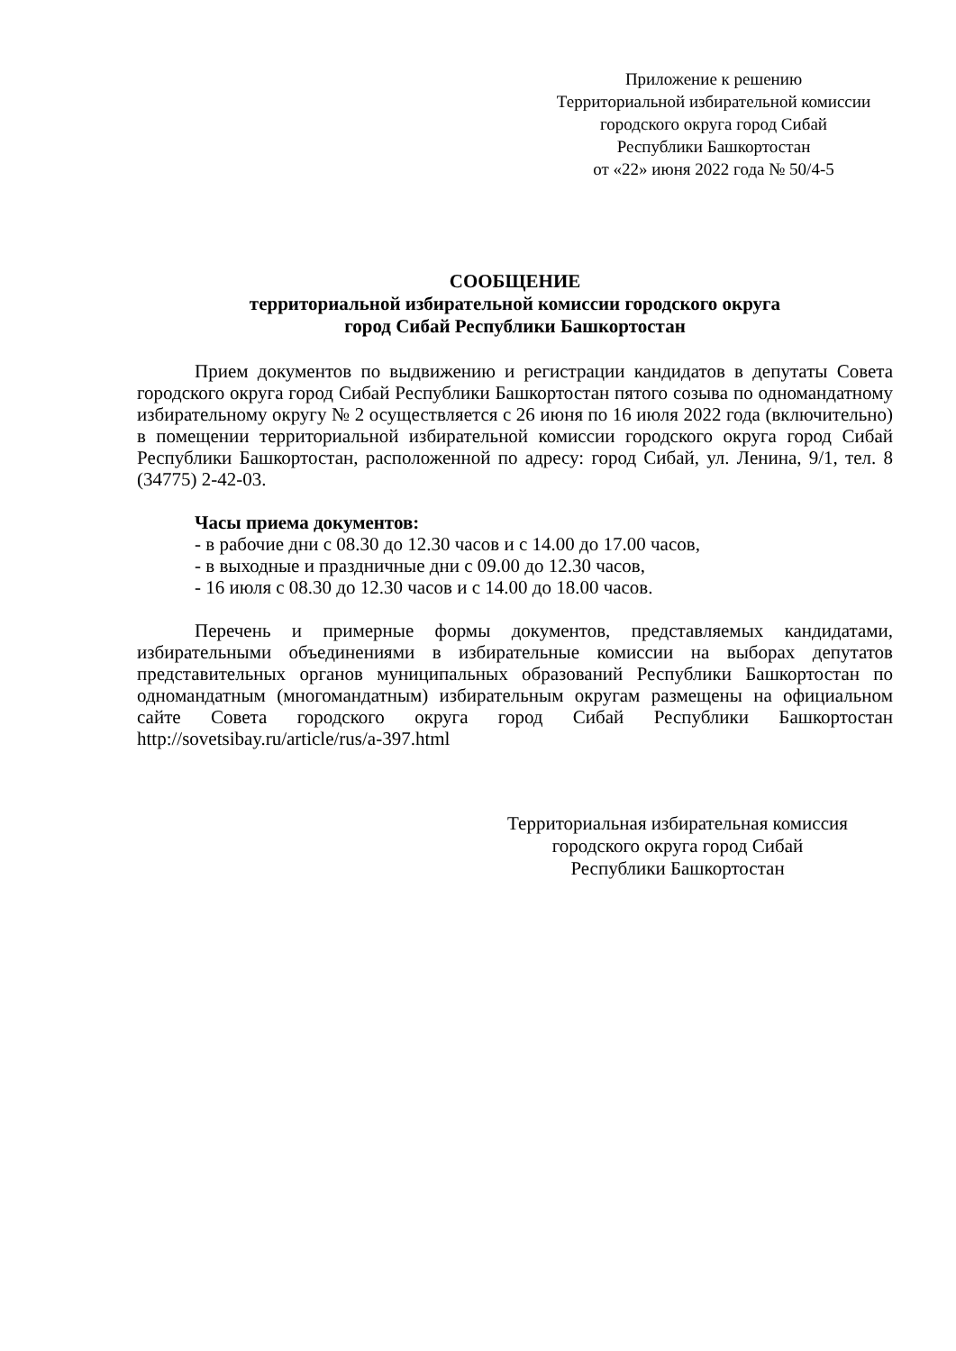Приложение к решению
Территориальной избирательной комиссии
городского округа город Сибай
Республики Башкортостан
от «22» июня 2022 года № 50/4-5
СООБЩЕНИЕ
территориальной избирательной комиссии городского округа
город Сибай Республики Башкортостан
Прием документов по выдвижению и регистрации кандидатов в депутаты Совета городского округа город Сибай Республики Башкортостан пятого созыва по одномандатному избирательному округу № 2 осуществляется с 26 июня по 16 июля 2022 года (включительно) в помещении территориальной избирательной комиссии городского округа город Сибай Республики Башкортостан, расположенной по адресу: город Сибай, ул. Ленина, 9/1, тел. 8 (34775) 2-42-03.
Часы приема документов:
- в рабочие дни с 08.30 до 12.30 часов и с 14.00 до 17.00 часов,
- в выходные и праздничные дни с 09.00 до 12.30 часов,
- 16 июля с 08.30 до 12.30 часов и с 14.00 до 18.00 часов.
Перечень и примерные формы документов, представляемых кандидатами, избирательными объединениями в избирательные комиссии на выборах депутатов представительных органов муниципальных образований Республики Башкортостан по одномандатным (многомандатным) избирательным округам размещены на официальном сайте Совета городского округа город Сибай Республики Башкортостан http://sovetsibay.ru/article/rus/a-397.html
Территориальная избирательная комиссия
городского округа город Сибай
Республики Башкортостан